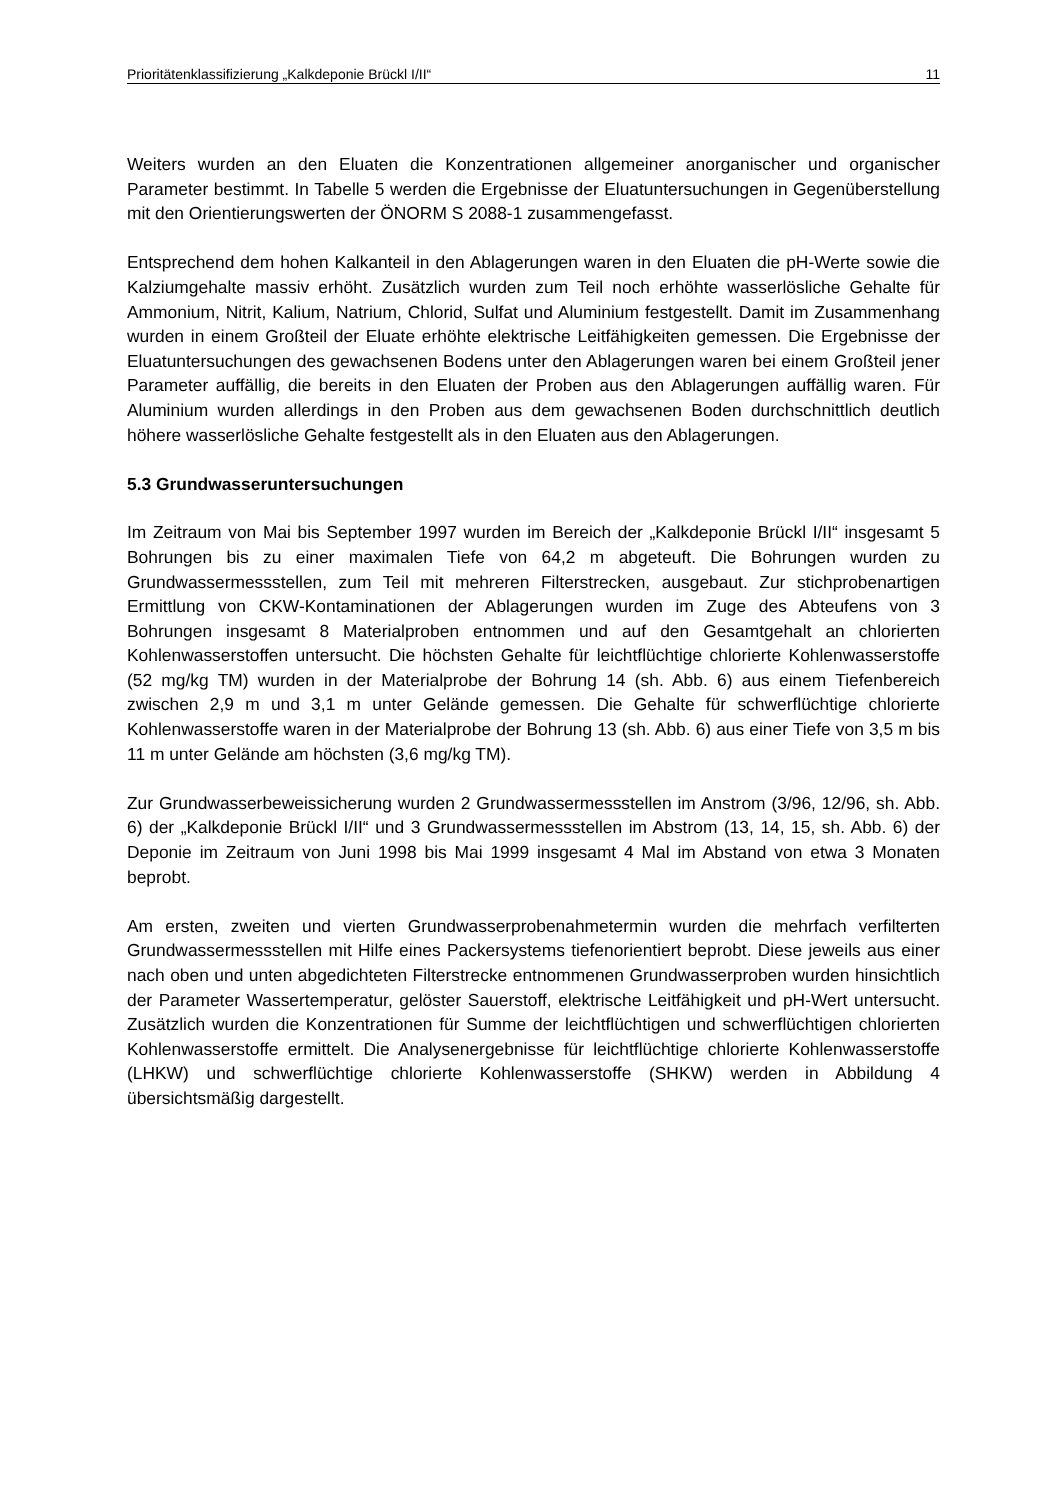Prioritätenklassifizierung „Kalkdeponie Brückl I/II“11
Weiters wurden an den Eluaten die Konzentrationen allgemeiner anorganischer und organischer Parameter bestimmt. In Tabelle 5 werden die Ergebnisse der Eluatuntersuchungen in Gegenüberstellung mit den Orientierungswerten der ÖNORM S 2088-1 zusammengefasst.
Entsprechend dem hohen Kalkanteil in den Ablagerungen waren in den Eluaten die pH-Werte sowie die Kalziumgehalte massiv erhöht. Zusätzlich wurden zum Teil noch erhöhte wasserlösliche Gehalte für Ammonium, Nitrit, Kalium, Natrium, Chlorid, Sulfat und Aluminium festgestellt. Damit im Zusammenhang wurden in einem Großteil der Eluate erhöhte elektrische Leitfähigkeiten gemessen. Die Ergebnisse der Eluatuntersuchungen des gewachsenen Bodens unter den Ablagerungen waren bei einem Großteil jener Parameter auffällig, die bereits in den Eluaten der Proben aus den Ablagerungen auffällig waren. Für Aluminium wurden allerdings in den Proben aus dem gewachsenen Boden durchschnittlich deutlich höhere wasserlösliche Gehalte festgestellt als in den Eluaten aus den Ablagerungen.
5.3 Grundwasseruntersuchungen
Im Zeitraum von Mai bis September 1997 wurden im Bereich der „Kalkdeponie Brückl I/II“ insgesamt 5 Bohrungen bis zu einer maximalen Tiefe von 64,2 m abgeteuft. Die Bohrungen wurden zu Grundwassermessstellen, zum Teil mit mehreren Filterstrecken, ausgebaut. Zur stichprobenartigen Ermittlung von CKW-Kontaminationen der Ablagerungen wurden im Zuge des Abteufens von 3 Bohrungen insgesamt 8 Materialproben entnommen und auf den Gesamtgehalt an chlorierten Kohlenwasserstoffen untersucht. Die höchsten Gehalte für leichtflüchtige chlorierte Kohlenwasserstoffe (52 mg/kg TM) wurden in der Materialprobe der Bohrung 14 (sh. Abb. 6) aus einem Tiefenbereich zwischen 2,9 m und 3,1 m unter Gelände gemessen. Die Gehalte für schwerflüchtige chlorierte Kohlenwasserstoffe waren in der Materialprobe der Bohrung 13 (sh. Abb. 6) aus einer Tiefe von 3,5 m bis 11 m unter Gelände am höchsten (3,6 mg/kg TM).
Zur Grundwasserbeweissicherung wurden 2 Grundwassermessstellen im Anstrom (3/96, 12/96, sh. Abb. 6) der „Kalkdeponie Brückl I/II“ und 3 Grundwassermessstellen im Abstrom (13, 14, 15, sh. Abb. 6) der Deponie im Zeitraum von Juni 1998 bis Mai 1999 insgesamt 4 Mal im Abstand von etwa 3 Monaten beprobt.
Am ersten, zweiten und vierten Grundwasserprobenahmetermin wurden die mehrfach verfilterten Grundwassermessstellen mit Hilfe eines Packersystems tiefenorientiert beprobt. Diese jeweils aus einer nach oben und unten abgedichteten Filterstrecke entnommenen Grundwasserproben wurden hinsichtlich der Parameter Wassertemperatur, gelöster Sauerstoff, elektrische Leitfähigkeit und pH-Wert untersucht. Zusätzlich wurden die Konzentrationen für Summe der leichtflüchtigen und schwerflüchtigen chlorierten Kohlenwasserstoffe ermittelt. Die Analysenergebnisse für leichtflüchtige chlorierte Kohlenwasserstoffe (LHKW) und schwerflüchtige chlorierte Kohlenwasserstoffe (SHKW) werden in Abbildung 4 übersichtsmäßig dargestellt.